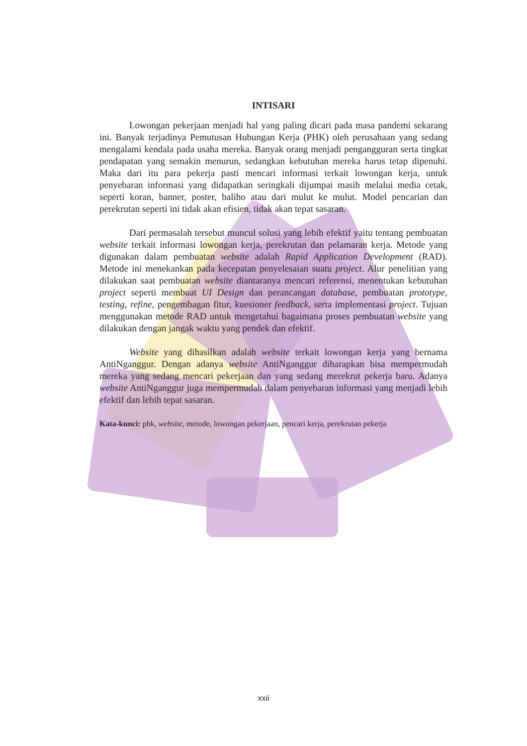INTISARI
Lowongan pekerjaan menjadi hal yang paling dicari pada masa pandemi sekarang ini. Banyak terjadinya Pemutusan Hubungan Kerja (PHK) oleh perusahaan yang sedang mengalami kendala pada usaha mereka. Banyak orang menjadi pengangguran serta tingkat pendapatan yang semakin menurun, sedangkan kebutuhan mereka harus tetap dipenuhi. Maka dari itu para pekerja pasti mencari informasi terkait lowongan kerja, untuk penyebaran informasi yang didapatkan seringkali dijumpai masih melalui media cetak, seperti koran, banner, poster, baliho atau dari mulut ke mulut. Model pencarian dan perekrutan seperti ini tidak akan efisien, tidak akan tepat sasaran.
Dari permasalah tersebut muncul solusi yang lebih efektif yaitu tentang pembuatan website terkait informasi lowongan kerja, perekrutan dan pelamaran kerja. Metode yang digunakan dalam pembuatan website adalah Rapid Application Development (RAD). Metode ini menekankan pada kecepatan penyelesaian suatu project. Alur penelitian yang dilakukan saat pembuatan website diantaranya mencari referensi, menentukan kebutuhan project seperti membuat UI Design dan perancangan database, pembuatan prototype, testing, refine, pengembagan fitur, kuesioner feedback, serta implementasi project. Tujuan menggunakan metode RAD untuk mengetahui bagaimana proses pembuatan website yang dilakukan dengan jangak waktu yang pendek dan efektif.
Website yang dihasilkan adalah website terkait lowongan kerja yang bernama AntiNganggur. Dengan adanya website AntiNganggur diharapkan bisa mempermudah mereka yang sedang mencari pekerjaan dan yang sedang merekrut pekerja baru. Adanya website AntiNganggur juga mempermudah dalam penyebaran informasi yang menjadi lebih efektif dan lebih tepat sasaran.
Kata-kunci: phk, website, metode, lowongan pekerjaan, pencari kerja, perekrutan pekerja
xxii